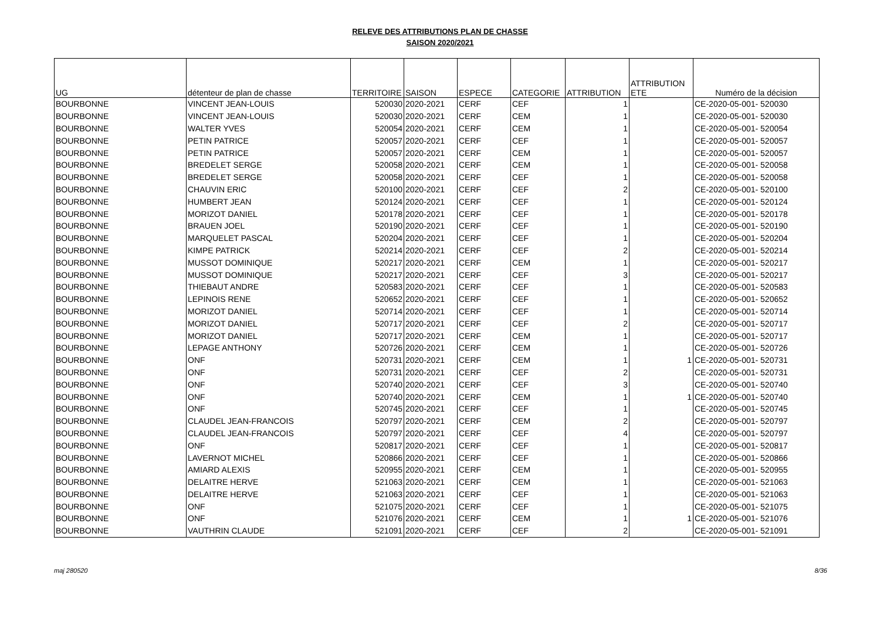RELEVE DES ATTRIBUTIONS PLAN DE CHASSE
SAISON 2020/2021
| UG | détenteur de plan de chasse | TERRITOIRE | SAISON | ESPECE | CATEGORIE | ATTRIBUTION | ATTRIBUTION ETE | Numéro de la décision |
| --- | --- | --- | --- | --- | --- | --- | --- | --- |
| BOURBONNE | VINCENT JEAN-LOUIS | 520030 | 2020-2021 | CERF | CEF | 1 | | CE-2020-05-001- 520030 |
| BOURBONNE | VINCENT JEAN-LOUIS | 520030 | 2020-2021 | CERF | CEM | 1 | | CE-2020-05-001- 520030 |
| BOURBONNE | WALTER YVES | 520054 | 2020-2021 | CERF | CEM | 1 | | CE-2020-05-001- 520054 |
| BOURBONNE | PETIN PATRICE | 520057 | 2020-2021 | CERF | CEF | 1 | | CE-2020-05-001- 520057 |
| BOURBONNE | PETIN PATRICE | 520057 | 2020-2021 | CERF | CEM | 1 | | CE-2020-05-001- 520057 |
| BOURBONNE | BREDELET SERGE | 520058 | 2020-2021 | CERF | CEM | 1 | | CE-2020-05-001- 520058 |
| BOURBONNE | BREDELET SERGE | 520058 | 2020-2021 | CERF | CEF | 1 | | CE-2020-05-001- 520058 |
| BOURBONNE | CHAUVIN ERIC | 520100 | 2020-2021 | CERF | CEF | 2 | | CE-2020-05-001- 520100 |
| BOURBONNE | HUMBERT JEAN | 520124 | 2020-2021 | CERF | CEF | 1 | | CE-2020-05-001- 520124 |
| BOURBONNE | MORIZOT DANIEL | 520178 | 2020-2021 | CERF | CEF | 1 | | CE-2020-05-001- 520178 |
| BOURBONNE | BRAUEN JOEL | 520190 | 2020-2021 | CERF | CEF | 1 | | CE-2020-05-001- 520190 |
| BOURBONNE | MARQUELET PASCAL | 520204 | 2020-2021 | CERF | CEF | 1 | | CE-2020-05-001- 520204 |
| BOURBONNE | KIMPE PATRICK | 520214 | 2020-2021 | CERF | CEF | 2 | | CE-2020-05-001- 520214 |
| BOURBONNE | MUSSOT DOMINIQUE | 520217 | 2020-2021 | CERF | CEM | 1 | | CE-2020-05-001- 520217 |
| BOURBONNE | MUSSOT DOMINIQUE | 520217 | 2020-2021 | CERF | CEF | 3 | | CE-2020-05-001- 520217 |
| BOURBONNE | THIEBAUT ANDRE | 520583 | 2020-2021 | CERF | CEF | 1 | | CE-2020-05-001- 520583 |
| BOURBONNE | LEPINOIS RENE | 520652 | 2020-2021 | CERF | CEF | 1 | | CE-2020-05-001- 520652 |
| BOURBONNE | MORIZOT DANIEL | 520714 | 2020-2021 | CERF | CEF | 1 | | CE-2020-05-001- 520714 |
| BOURBONNE | MORIZOT DANIEL | 520717 | 2020-2021 | CERF | CEF | 2 | | CE-2020-05-001- 520717 |
| BOURBONNE | MORIZOT DANIEL | 520717 | 2020-2021 | CERF | CEM | 1 | | CE-2020-05-001- 520717 |
| BOURBONNE | LEPAGE ANTHONY | 520726 | 2020-2021 | CERF | CEM | 1 | | CE-2020-05-001- 520726 |
| BOURBONNE | ONF | 520731 | 2020-2021 | CERF | CEM | 1 | 1 | CE-2020-05-001- 520731 |
| BOURBONNE | ONF | 520731 | 2020-2021 | CERF | CEF | 2 | | CE-2020-05-001- 520731 |
| BOURBONNE | ONF | 520740 | 2020-2021 | CERF | CEF | 3 | | CE-2020-05-001- 520740 |
| BOURBONNE | ONF | 520740 | 2020-2021 | CERF | CEM | 1 | 1 | CE-2020-05-001- 520740 |
| BOURBONNE | ONF | 520745 | 2020-2021 | CERF | CEF | 1 | | CE-2020-05-001- 520745 |
| BOURBONNE | CLAUDEL JEAN-FRANCOIS | 520797 | 2020-2021 | CERF | CEM | 2 | | CE-2020-05-001- 520797 |
| BOURBONNE | CLAUDEL JEAN-FRANCOIS | 520797 | 2020-2021 | CERF | CEF | 4 | | CE-2020-05-001- 520797 |
| BOURBONNE | ONF | 520817 | 2020-2021 | CERF | CEF | 1 | | CE-2020-05-001- 520817 |
| BOURBONNE | LAVERNOT MICHEL | 520866 | 2020-2021 | CERF | CEF | 1 | | CE-2020-05-001- 520866 |
| BOURBONNE | AMIARD ALEXIS | 520955 | 2020-2021 | CERF | CEM | 1 | | CE-2020-05-001- 520955 |
| BOURBONNE | DELAITRE HERVE | 521063 | 2020-2021 | CERF | CEM | 1 | | CE-2020-05-001- 521063 |
| BOURBONNE | DELAITRE HERVE | 521063 | 2020-2021 | CERF | CEF | 1 | | CE-2020-05-001- 521063 |
| BOURBONNE | ONF | 521075 | 2020-2021 | CERF | CEF | 1 | | CE-2020-05-001- 521075 |
| BOURBONNE | ONF | 521076 | 2020-2021 | CERF | CEM | 1 | 1 | CE-2020-05-001- 521076 |
| BOURBONNE | VAUTHRIN CLAUDE | 521091 | 2020-2021 | CERF | CEF | 2 | | CE-2020-05-001- 521091 |
maj 280520 8/36